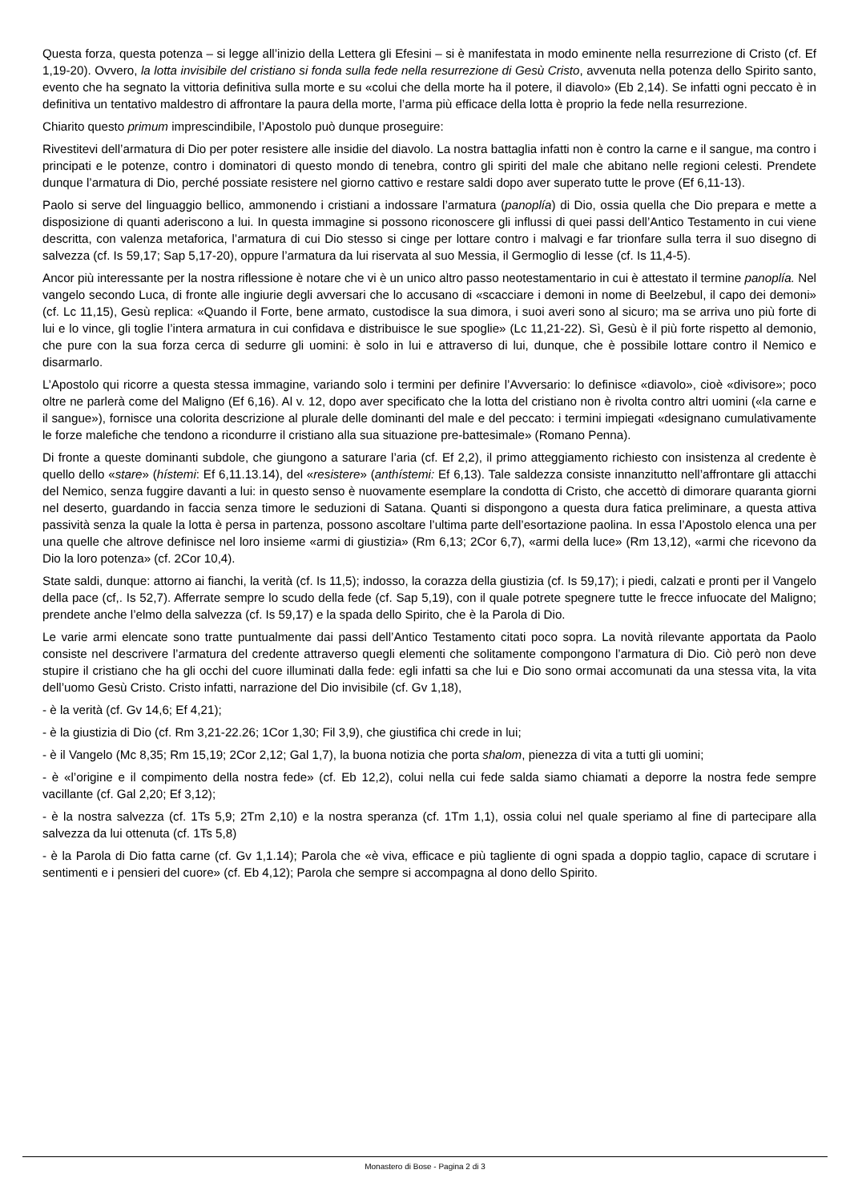Questa forza, questa potenza – si legge all’inizio della Lettera gli Efesini – si è manifestata in modo eminente nella resurrezione di Cristo (cf. Ef 1,19-20). Ovvero, la lotta invisibile del cristiano si fonda sulla fede nella resurrezione di Gesù Cristo, avvenuta nella potenza dello Spirito santo, evento che ha segnato la vittoria definitiva sulla morte e su «colui che della morte ha il potere, il diavolo» (Eb 2,14). Se infatti ogni peccato è in definitiva un tentativo maldestro di affrontare la paura della morte, l’arma più efficace della lotta è proprio la fede nella resurrezione.
Chiarito questo primum imprescindibile, l’Apostolo può dunque proseguire:
Rivestitevi dell’armatura di Dio per poter resistere alle insidie del diavolo. La nostra battaglia infatti non è contro la carne e il sangue, ma contro i principati e le potenze, contro i dominatori di questo mondo di tenebra, contro gli spiriti del male che abitano nelle regioni celesti. Prendete dunque l’armatura di Dio, perché possiate resistere nel giorno cattivo e restare saldi dopo aver superato tutte le prove (Ef 6,11-13).
Paolo si serve del linguaggio bellico, ammonendo i cristiani a indossare l’armatura (panoplía) di Dio, ossia quella che Dio prepara e mette a disposizione di quanti aderiscono a lui. In questa immagine si possono riconoscere gli influssi di quei passi dell’Antico Testamento in cui viene descritta, con valenza metaforica, l’armatura di cui Dio stesso si cinge per lottare contro i malvagi e far trionfare sulla terra il suo disegno di salvezza (cf. Is 59,17; Sap 5,17-20), oppure l’armatura da lui riservata al suo Messia, il Germoglio di Iesse (cf. Is 11,4-5).
Ancor più interessante per la nostra riflessione è notare che vi è un unico altro passo neotestamentario in cui è attestato il termine panoplía. Nel vangelo secondo Luca, di fronte alle ingiurie degli avversari che lo accusano di «scacciare i demoni in nome di Beelzebul, il capo dei demoni» (cf. Lc 11,15), Gesù replica: «Quando il Forte, bene armato, custodisce la sua dimora, i suoi averi sono al sicuro; ma se arriva uno più forte di lui e lo vince, gli toglie l’intera armatura in cui confidava e distribuisce le sue spoglie» (Lc 11,21-22). Sì, Gesù è il più forte rispetto al demonio, che pure con la sua forza cerca di sedurre gli uomini: è solo in lui e attraverso di lui, dunque, che è possibile lottare contro il Nemico e disarmarlo.
L’Apostolo qui ricorre a questa stessa immagine, variando solo i termini per definire l’Avversario: lo definisce «diavolo», cioè «divisore»; poco oltre ne parlerà come del Maligno (Ef 6,16). Al v. 12, dopo aver specificato che la lotta del cristiano non è rivolta contro altri uomini («la carne e il sangue»), fornisce una colorita descrizione al plurale delle dominanti del male e del peccato: i termini impiegati «designano cumulativamente le forze malefiche che tendono a ricondurre il cristiano alla sua situazione pre-battesimale» (Romano Penna).
Di fronte a queste dominanti subdole, che giungono a saturare l’aria (cf. Ef 2,2), il primo atteggiamento richiesto con insistenza al credente è quello dello «stare» (hístemi: Ef 6,11.13.14), del «resistere» (anthístemi: Ef 6,13). Tale saldezza consiste innanzitutto nell’affrontare gli attacchi del Nemico, senza fuggire davanti a lui: in questo senso è nuovamente esemplare la condotta di Cristo, che accettò di dimorare quaranta giorni nel deserto, guardando in faccia senza timore le seduzioni di Satana. Quanti si dispongono a questa dura fatica preliminare, a questa attiva passività senza la quale la lotta è persa in partenza, possono ascoltare l’ultima parte dell’esortazione paolina. In essa l’Apostolo elenca una per una quelle che altrove definisce nel loro insieme «armi di giustizia» (Rm 6,13; 2Cor 6,7), «armi della luce» (Rm 13,12), «armi che ricevono da Dio la loro potenza» (cf. 2Cor 10,4).
State saldi, dunque: attorno ai fianchi, la verità (cf. Is 11,5); indosso, la corazza della giustizia (cf. Is 59,17); i piedi, calzati e pronti per il Vangelo della pace (cf,. Is 52,7). Afferrate sempre lo scudo della fede (cf. Sap 5,19), con il quale potrete spegnere tutte le frecce infuocate del Maligno; prendete anche l’elmo della salvezza (cf. Is 59,17) e la spada dello Spirito, che è la Parola di Dio.
Le varie armi elencate sono tratte puntualmente dai passi dell’Antico Testamento citati poco sopra. La novità rilevante apportata da Paolo consiste nel descrivere l’armatura del credente attraverso quegli elementi che solitamente compongono l’armatura di Dio. Ciò però non deve stupire il cristiano che ha gli occhi del cuore illuminati dalla fede: egli infatti sa che lui e Dio sono ormai accomunati da una stessa vita, la vita dell’uomo Gesù Cristo. Cristo infatti, narrazione del Dio invisibile (cf. Gv 1,18),
- è la verità (cf. Gv 14,6; Ef 4,21);
- è la giustizia di Dio (cf. Rm 3,21-22.26; 1Cor 1,30; Fil 3,9), che giustifica chi crede in lui;
- è il Vangelo (Mc 8,35; Rm 15,19; 2Cor 2,12; Gal 1,7), la buona notizia che porta shalom, pienezza di vita a tutti gli uomini;
- è «l’origine e il compimento della nostra fede» (cf. Eb 12,2), colui nella cui fede salda siamo chiamati a deporre la nostra fede sempre vacillante (cf. Gal 2,20; Ef 3,12);
- è la nostra salvezza (cf. 1Ts 5,9; 2Tm 2,10) e la nostra speranza (cf. 1Tm 1,1), ossia colui nel quale speriamo al fine di partecipare alla salvezza da lui ottenuta (cf. 1Ts 5,8)
- è la Parola di Dio fatta carne (cf. Gv 1,1.14); Parola che «è viva, efficace e più tagliente di ogni spada a doppio taglio, capace di scrutare i sentimenti e i pensieri del cuore» (cf. Eb 4,12); Parola che sempre si accompagna al dono dello Spirito.
Monastero di Bose - Pagina 2 di 3